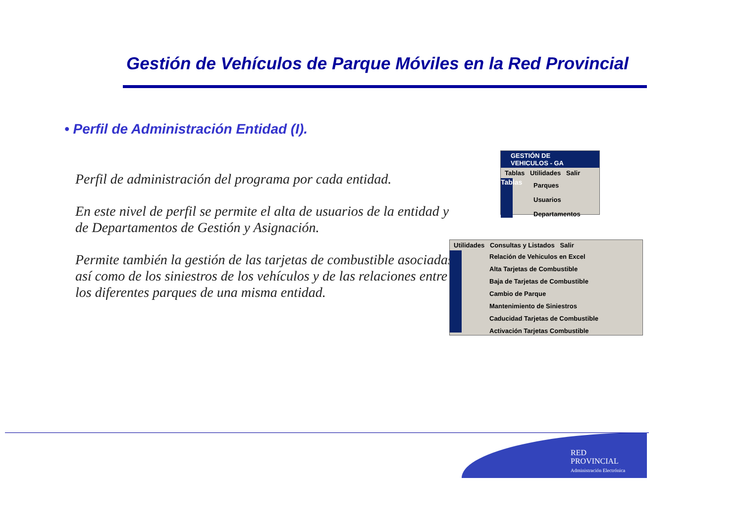Gestión de Vehículos de Parque Móviles en la Red Provincial
• Perfil de Administración Entidad (I).
Perfil de administración del programa por cada entidad.
En este nivel de perfil se permite el alta de usuarios de la entidad y de Departamentos de Gestión y Asignación.
Permite también la gestión de las tarjetas de combustible asociadas, así como de los siniestros de los vehículos y de las relaciones entre los diferentes parques de una misma entidad.
GESTIÓN DE VEHICULOS - GA
Tablas Utilidades Salir
Tablas
Parques
Usuarios
Departamentos
Utilidades Consultas y Listados Salir
Relación de Vehiculos en Excel
Alta Tarjetas de Combustible
Baja de Tarjetas de Combustible
Cambio de Parque
Mantenimiento de Siniestros
Caducidad Tarjetas de Combustible
Activación Tarjetas Combustible
RED
PROVINCIAL
Administración Electrónica